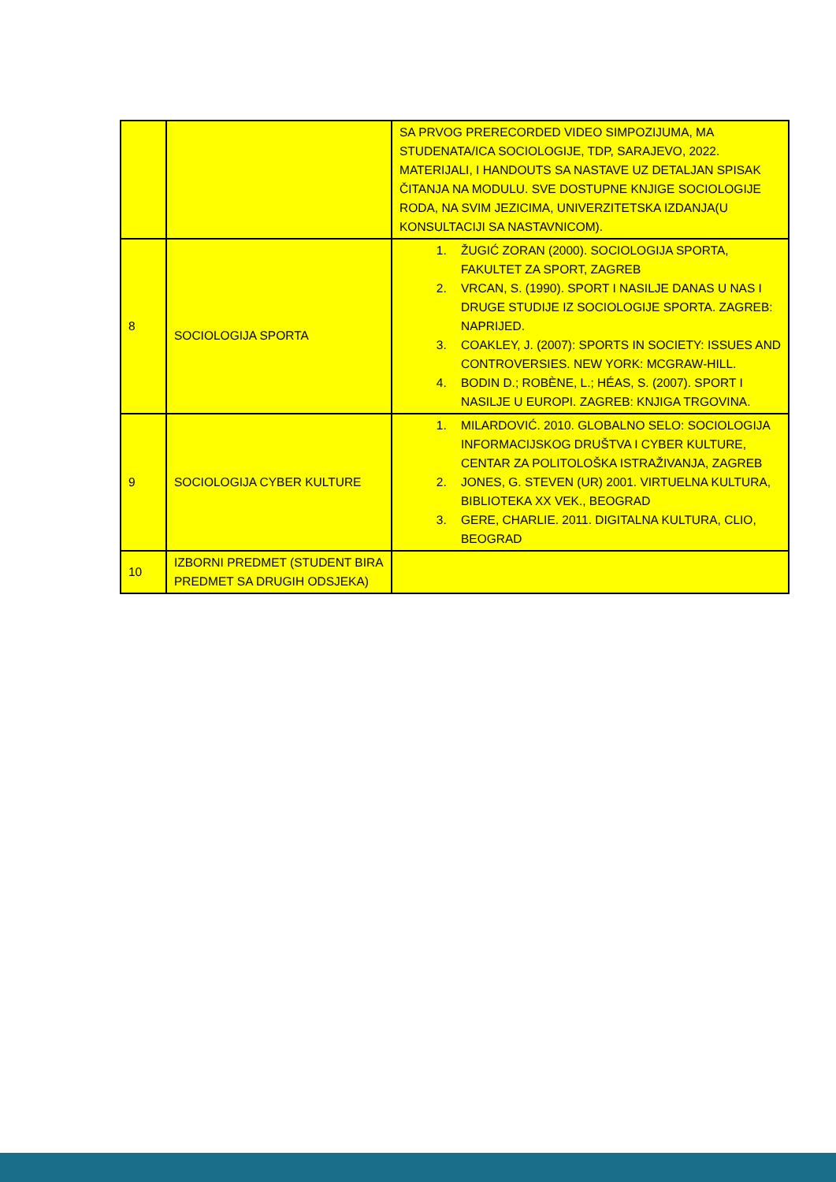| | | SA PRVOG PRERECORDED VIDEO SIMPOZIJUMA, MA STUDENATA/ICA SOCIOLOGIJE, TDP, SARAJEVO, 2022. MATERIJALI, I HANDOUTS SA NASTAVE UZ DETALJAN SPISAK ČITANJA NA MODULU. SVE DOSTUPNE KNJIGE SOCIOLOGIJE RODA, NA SVIM JEZICIMA, UNIVERZITETSKA IZDANJA(U KONSULTACIJI SA NASTAVNICOM). |
| 8 | SOCIOLOGIJA SPORTA | 1. ŽUGIĆ ZORAN (2000). SOCIOLOGIJA SPORTA, FAKULTET ZA SPORT, ZAGREB 2. VRCAN, S. (1990). SPORT I NASILJE DANAS U NAS I DRUGE STUDIJE IZ SOCIOLOGIJE SPORTA. ZAGREB: NAPRIJED. 3. COAKLEY, J. (2007): SPORTS IN SOCIETY: ISSUES AND CONTROVERSIES. NEW YORK: MCGRAW-HILL. 4. BODIN D.; ROBÈNE, L.; HÉAS, S. (2007). SPORT I NASILJE U EUROPI. ZAGREB: KNJIGA TRGOVINA. |
| 9 | SOCIOLOGIJA CYBER KULTURE | 1. MILARDOVIĆ. 2010. GLOBALNO SELO: SOCIOLOGIJA INFORMACIJSKOG DRUŠTVA I CYBER KULTURE, CENTAR ZA POLITOLOŠKA ISTRAŽIVANJA, ZAGREB 2. JONES, G. STEVEN (UR) 2001. VIRTUELNA KULTURA, BIBLIOTEKA XX VEK., BEOGRAD 3. GERE, CHARLIE. 2011. DIGITALNA KULTURA, CLIO, BEOGRAD |
| 10 | IZBORNI PREDMET (STUDENT BIRA PREDMET SA DRUGIH ODSJEKA) | |